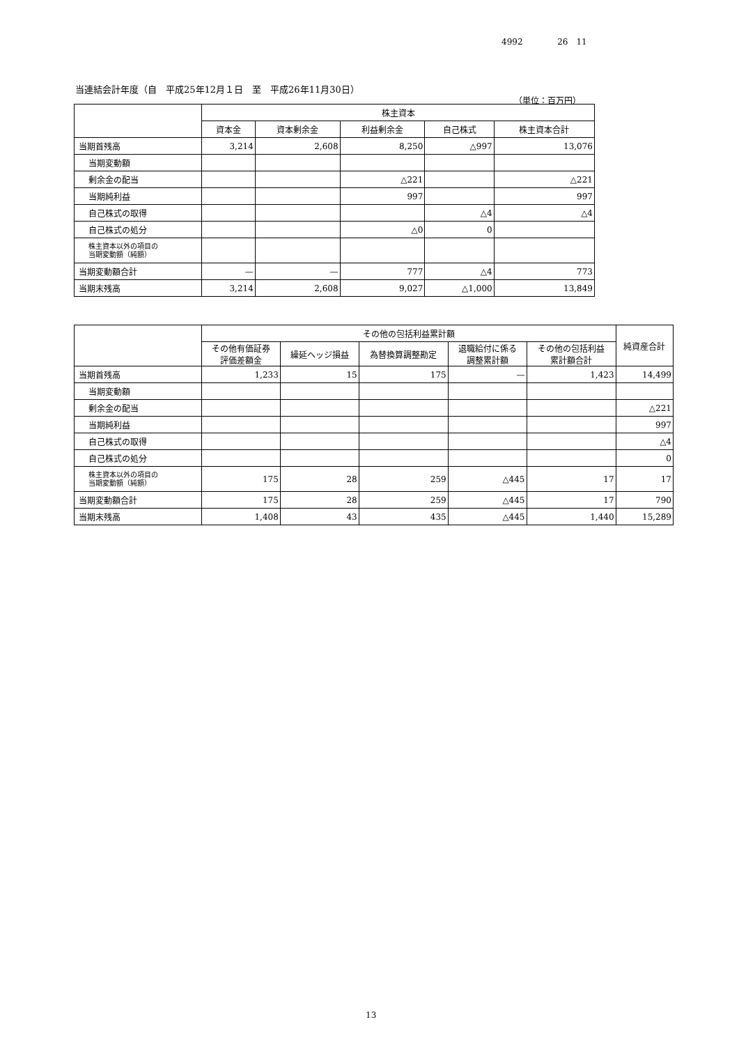4992 26　11
当連結会計年度（自　平成25年12月１日　至　平成26年11月30日）
（単位：百万円）
| | 株主資本 | | | | |
| --- | --- | --- | --- | --- | --- |
| | 資本金 | 資本剰余金 | 利益剰余金 | 自己株式 | 株主資本合計 |
| 当期首残高 | 3,214 | 2,608 | 8,250 | △997 | 13,076 |
| 当期変動額 | | | | | |
| 剰余金の配当 | | | △221 | | △221 |
| 当期純利益 | | | 997 | | 997 |
| 自己株式の取得 | | | | △4 | △4 |
| 自己株式の処分 | | | △0 | 0 | |
| 株主資本以外の項目の 当期変動額（純額） | | | | | |
| 当期変動額合計 | — | — | 777 | △4 | 773 |
| 当期末残高 | 3,214 | 2,608 | 9,027 | △1,000 | 13,849 |
| | その他の包括利益累計額 | | | | | 純資産合計 |
| --- | --- | --- | --- | --- | --- | --- |
| | その他有価証券 評価差額金 | 繰延ヘッジ損益 | 為替換算調整勘定 | 退職給付に係る 調整累計額 | その他の包括利益 累計額合計 | |
| 当期首残高 | 1,233 | 15 | 175 | — | 1,423 | 14,499 |
| 当期変動額 | | | | | | |
| 剰余金の配当 | | | | | | △221 |
| 当期純利益 | | | | | | 997 |
| 自己株式の取得 | | | | | | △4 |
| 自己株式の処分 | | | | | | 0 |
| 株主資本以外の項目の 当期変動額（純額） | 175 | 28 | 259 | △445 | 17 | 17 |
| 当期変動額合計 | 175 | 28 | 259 | △445 | 17 | 790 |
| 当期末残高 | 1,408 | 43 | 435 | △445 | 1,440 | 15,289 |
13